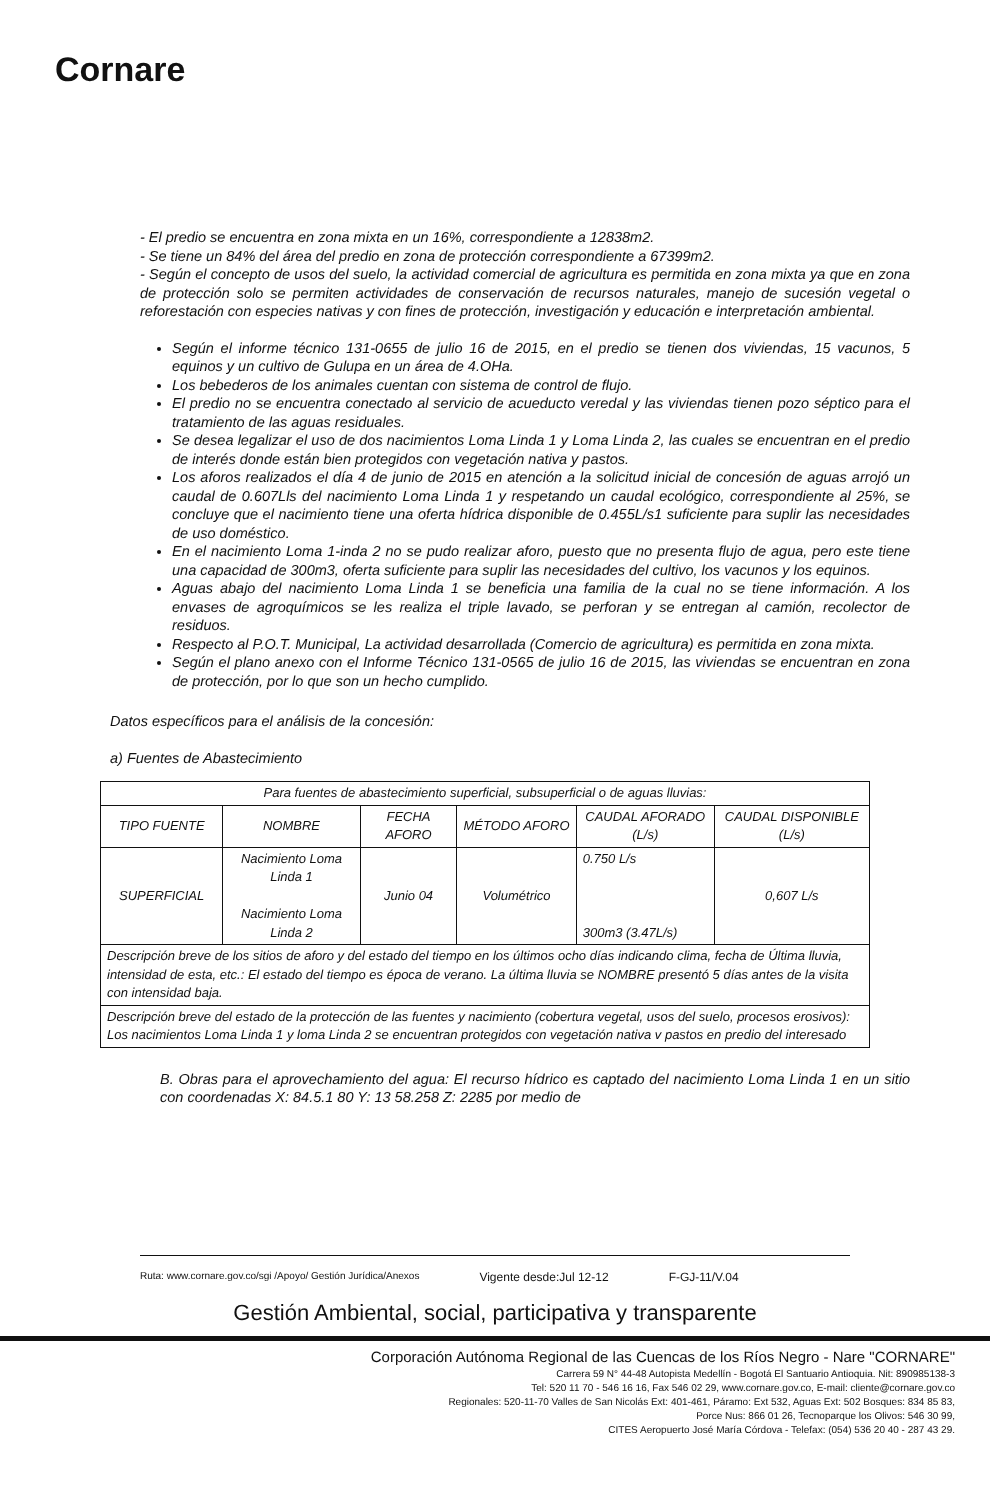Cornare
- El predio se encuentra en zona mixta en un 16%, correspondiente a 12838m2.
- Se tiene un 84% del área del predio en zona de protección correspondiente a 67399m2.
- Según el concepto de usos del suelo, la actividad comercial de agricultura es permitida en zona mixta ya que en zona de protección solo se permiten actividades de conservación de recursos naturales, manejo de sucesión vegetal o reforestación con especies nativas y con fines de protección, investigación y educación e interpretación ambiental.
Según el informe técnico 131-0655 de julio 16 de 2015, en el predio se tienen dos viviendas, 15 vacunos, 5 equinos y un cultivo de Gulupa en un área de 4.OHa.
Los bebederos de los animales cuentan con sistema de control de flujo.
El predio no se encuentra conectado al servicio de acueducto veredal y las viviendas tienen pozo séptico para el tratamiento de las aguas residuales.
Se desea legalizar el uso de dos nacimientos Loma Linda 1 y Loma Linda 2, las cuales se encuentran en el predio de interés donde están bien protegidos con vegetación nativa y pastos.
Los aforos realizados el día 4 de junio de 2015 en atención a la solicitud inicial de concesión de aguas arrojó un caudal de 0.607Lls del nacimiento Loma Linda 1 y respetando un caudal ecológico, correspondiente al 25%, se concluye que el nacimiento tiene una oferta hídrica disponible de 0.455L/s1 suficiente para suplir las necesidades de uso doméstico.
En el nacimiento Loma 1-inda 2 no se pudo realizar aforo, puesto que no presenta flujo de agua, pero este tiene una capacidad de 300m3, oferta suficiente para suplir las necesidades del cultivo, los vacunos y los equinos.
Aguas abajo del nacimiento Loma Linda 1 se beneficia una familia de la cual no se tiene información. A los envases de agroquímicos se les realiza el triple lavado, se perforan y se entregan al camión, recolector de residuos.
Respecto al P.O.T. Municipal, La actividad desarrollada (Comercio de agricultura) es permitida en zona mixta.
Según el plano anexo con el Informe Técnico 131-0565 de julio 16 de 2015, las viviendas se encuentran en zona de protección, por lo que son un hecho cumplido.
Datos específicos para el análisis de la concesión:
a) Fuentes de Abastecimiento
| Para fuentes de abastecimiento superficial, subsuperficial o de aguas lluvias: | | | | | |
| TIPO FUENTE | NOMBRE | FECHA AFORO | MÉTODO AFORO | CAUDAL AFORADO (L/s) | CAUDAL DISPONIBLE (L/s) |
| SUPERFICIAL | Nacimiento Loma Linda 1 Nacimiento Loma Linda 2 | Junio 04 | Volumétrico | 0.750 L/s 300m3 (3.47L/s) | 0,607 L/s |
| Descripción breve de los sitios de aforo y del estado del tiempo en los últimos ocho días indicando clima, fecha de Última lluvia, intensidad de esta, etc.: El estado del tiempo es época de verano. La última lluvia se NOMBRE presentó 5 días antes de la visita con intensidad baja. | | | | | |
| Descripción breve del estado de la protección de las fuentes y nacimiento (cobertura vegetal, usos del suelo, procesos erosivos): Los nacimientos Loma Linda 1 y loma Linda 2 se encuentran protegidos con vegetación nativa v pastos en predio del interesado | | | | | |
B. Obras para el aprovechamiento del agua: El recurso hídrico es captado del nacimiento Loma Linda 1 en un sitio con coordenadas X: 84.5.1 80 Y: 13 58.258 Z: 2285 por medio de
Ruta: www.cornare.gov.co/sgi /Apoyo/ Gestión Jurídica/Anexos Vigente desde:Jul 12-12 F-GJ-11/V.04
Gestión Ambiental, social, participativa y transparente
Corporación Autónoma Regional de las Cuencas de los Ríos Negro - Nare "CORNARE"
Carrera 59 N° 44-48 Autopista Medellín - Bogotá El Santuario Antioquia. Nit: 890985138-3
Tel: 520 11 70 - 546 16 16, Fax 546 02 29, www.cornare.gov.co, E-mail: cliente@cornare.gov.co
Regionales: 520-11-70 Valles de San Nicolás Ext: 401-461, Páramo: Ext 532, Aguas Ext: 502 Bosques: 834 85 83,
Porce Nus: 866 01 26, Tecnoparque los Olivos: 546 30 99,
CITES Aeropuerto José María Córdova - Telefax: (054) 536 20 40 - 287 43 29.